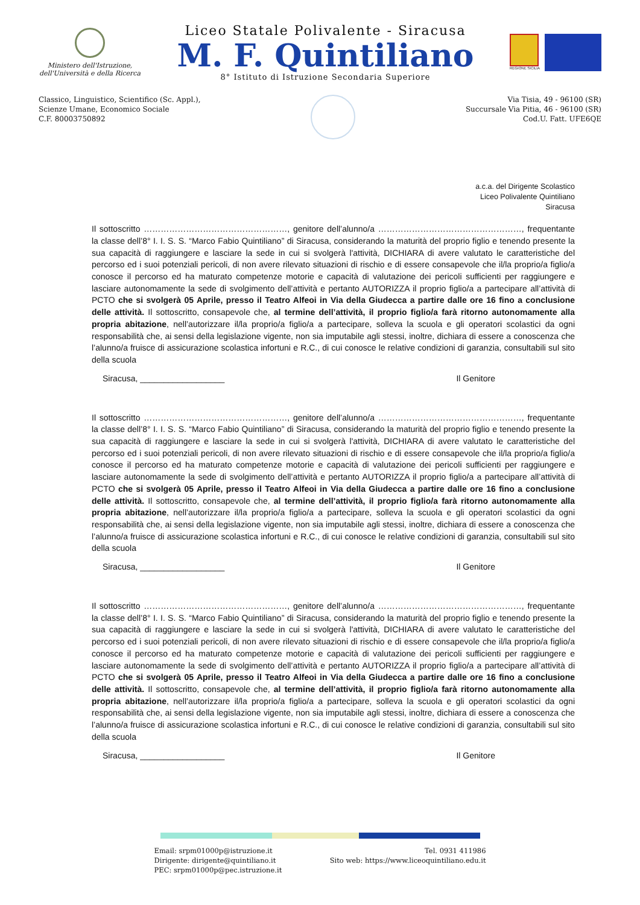Ministero dell'Istruzione,
dell'Università e della Ricerca
Liceo Statale Polivalente - Siracusa
M. F. Quintiliano
8° Istituto di Istruzione Secondaria Superiore
REGIONE SICILIA
Classico, Linguistico, Scientifico (Sc. Appl.),
Scienze Umane, Economico Sociale
C.F. 80003750892
Via Tisia, 49 - 96100 (SR)
Succursale Via Pitia, 46 - 96100 (SR)
Cod.U. Fatt. UFE6QE
a.c.a. del Dirigente Scolastico
Liceo Polivalente Quintiliano
Siracusa
Il sottoscritto ……………………………………………, genitore dell’alunno/a ……………………………………………, frequentante la classe dell’8° I. I. S. S. “Marco Fabio Quintiliano” di Siracusa, considerando la maturità del proprio figlio e tenendo presente la sua capacità di raggiungere e lasciare la sede in cui si svolgerà l'attività, DICHIARA di avere valutato le caratteristiche del percorso ed i suoi potenziali pericoli, di non avere rilevato situazioni di rischio e di essere consapevole che il/la proprio/a figlio/a conosce il percorso ed ha maturato competenze motorie e capacità di valutazione dei pericoli sufficienti per raggiungere e lasciare autonomamente la sede di svolgimento dell’attività e pertanto AUTORIZZA il proprio figlio/a a partecipare all’attività di PCTO che si svolgerà 05 Aprile, presso il Teatro Alfeoi in Via della Giudecca a partire dalle ore 16 fino a conclusione delle attività. Il sottoscritto, consapevole che, al termine dell’attività, il proprio figlio/a farà ritorno autonomamente alla propria abitazione, nell’autorizzare il/la proprio/a figlio/a a partecipare, solleva la scuola e gli operatori scolastici da ogni responsabilità che, ai sensi della legislazione vigente, non sia imputabile agli stessi, inoltre, dichiara di essere a conoscenza che l’alunno/a fruisce di assicurazione scolastica infortuni e R.C., di cui conosce le relative condizioni di garanzia, consultabili sul sito della scuola
Siracusa, __________________ Il Genitore
Il sottoscritto ……………………………………………, genitore dell’alunno/a ……………………………………………, frequentante la classe dell’8° I. I. S. S. “Marco Fabio Quintiliano” di Siracusa, considerando la maturità del proprio figlio e tenendo presente la sua capacità di raggiungere e lasciare la sede in cui si svolgerà l'attività, DICHIARA di avere valutato le caratteristiche del percorso ed i suoi potenziali pericoli, di non avere rilevato situazioni di rischio e di essere consapevole che il/la proprio/a figlio/a conosce il percorso ed ha maturato competenze motorie e capacità di valutazione dei pericoli sufficienti per raggiungere e lasciare autonomamente la sede di svolgimento dell’attività e pertanto AUTORIZZA il proprio figlio/a a partecipare all’attività di PCTO che si svolgerà 05 Aprile, presso il Teatro Alfeoi in Via della Giudecca a partire dalle ore 16 fino a conclusione delle attività. Il sottoscritto, consapevole che, al termine dell’attività, il proprio figlio/a farà ritorno autonomamente alla propria abitazione, nell’autorizzare il/la proprio/a figlio/a a partecipare, solleva la scuola e gli operatori scolastici da ogni responsabilità che, ai sensi della legislazione vigente, non sia imputabile agli stessi, inoltre, dichiara di essere a conoscenza che l’alunno/a fruisce di assicurazione scolastica infortuni e R.C., di cui conosce le relative condizioni di garanzia, consultabili sul sito della scuola
Siracusa, __________________ Il Genitore
Il sottoscritto ……………………………………………, genitore dell’alunno/a ……………………………………………, frequentante la classe dell’8° I. I. S. S. “Marco Fabio Quintiliano” di Siracusa, considerando la maturità del proprio figlio e tenendo presente la sua capacità di raggiungere e lasciare la sede in cui si svolgerà l'attività, DICHIARA di avere valutato le caratteristiche del percorso ed i suoi potenziali pericoli, di non avere rilevato situazioni di rischio e di essere consapevole che il/la proprio/a figlio/a conosce il percorso ed ha maturato competenze motorie e capacità di valutazione dei pericoli sufficienti per raggiungere e lasciare autonomamente la sede di svolgimento dell’attività e pertanto AUTORIZZA il proprio figlio/a a partecipare all’attività di PCTO che si svolgerà 05 Aprile, presso il Teatro Alfeoi in Via della Giudecca a partire dalle ore 16 fino a conclusione delle attività. Il sottoscritto, consapevole che, al termine dell’attività, il proprio figlio/a farà ritorno autonomamente alla propria abitazione, nell’autorizzare il/la proprio/a figlio/a a partecipare, solleva la scuola e gli operatori scolastici da ogni responsabilità che, ai sensi della legislazione vigente, non sia imputabile agli stessi, inoltre, dichiara di essere a conoscenza che l’alunno/a fruisce di assicurazione scolastica infortuni e R.C., di cui conosce le relative condizioni di garanzia, consultabili sul sito della scuola
Siracusa, __________________ Il Genitore
Email: srpm01000p@istruzione.it
Dirigente: dirigente@quintiliano.it
PEC: srpm01000p@pec.istruzione.it
Tel. 0931 411986
Sito web: https://www.liceoquintiliano.edu.it